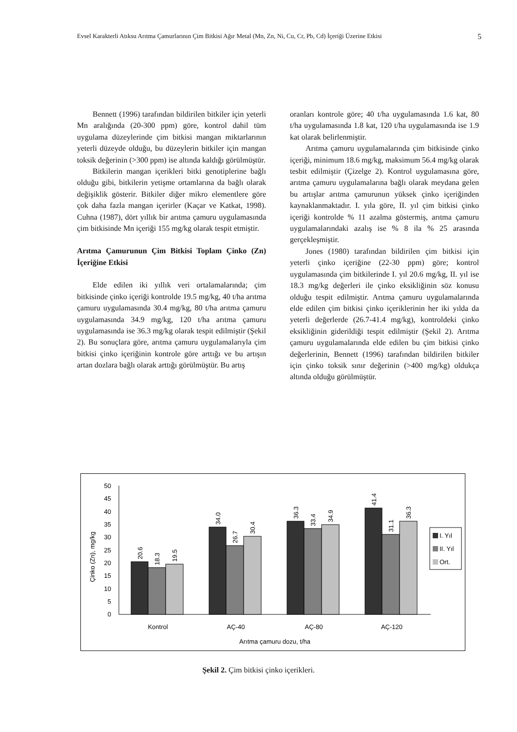Evsel Karakterli Atıksu Arıtma Çamurlarının Çim Bitkisi Ağır Metal (Mn, Zn, Ni, Cu, Cr, Pb, Cd) İçeriği Üzerine Etkisi 5
Bennett (1996) tarafından bildirilen bitkiler için yeterli Mn aralığında (20-300 ppm) göre, kontrol dahil tüm uygulama düzeylerinde çim bitkisi mangan miktarlarının yeterli düzeyde olduğu, bu düzeylerin bitkiler için mangan toksik değerinin (>300 ppm) ise altında kaldığı görülmüştür.
Bitkilerin mangan içerikleri bitki genotiplerine bağlı olduğu gibi, bitkilerin yetişme ortamlarına da bağlı olarak değişiklik gösterir. Bitkiler diğer mikro elementlere göre çok daha fazla mangan içerirler (Kaçar ve Katkat, 1998). Cuhna (1987), dört yıllık bir arıtma çamuru uygulamasında çim bitkisinde Mn içeriği 155 mg/kg olarak tespit etmiştir.
Arıtma Çamurunun Çim Bitkisi Toplam Çinko (Zn) İçeriğine Etkisi
Elde edilen iki yıllık veri ortalamalarında; çim bitkisinde çinko içeriği kontrolde 19.5 mg/kg, 40 t/ha arıtma çamuru uygulamasında 30.4 mg/kg, 80 t/ha arıtma çamuru uygulamasında 34.9 mg/kg, 120 t/ha arıtma çamuru uygulamasında ise 36.3 mg/kg olarak tespit edilmiştir (Şekil 2). Bu sonuçlara göre, arıtma çamuru uygulamalarıyla çim bitkisi çinko içeriğinin kontrole göre arttığı ve bu artışın artan dozlara bağlı olarak arttığı görülmüştür. Bu artış
oranları kontrole göre; 40 t/ha uygulamasında 1.6 kat, 80 t/ha uygulamasında 1.8 kat, 120 t/ha uygulamasında ise 1.9 kat olarak belirlenmiştir.
Arıtma çamuru uygulamalarında çim bitkisinde çinko içeriği, minimum 18.6 mg/kg, maksimum 56.4 mg/kg olarak tesbit edilmiştir (Çizelge 2). Kontrol uygulamasına göre, arıtma çamuru uygulamalarına bağlı olarak meydana gelen bu artışlar arıtma çamurunun yüksek çinko içeriğinden kaynaklanmaktadır. I. yıla göre, II. yıl çim bitkisi çinko içeriği kontrolde % 11 azalma göstermiş, arıtma çamuru uygulamalarındaki azalış ise % 8 ila % 25 arasında gerçekleşmiştir.
Jones (1980) tarafından bildirilen çim bitkisi için yeterli çinko içeriğine (22-30 ppm) göre; kontrol uygulamasında çim bitkilerinde I. yıl 20.6 mg/kg, II. yıl ise 18.3 mg/kg değerleri ile çinko eksikliğinin söz konusu olduğu tespit edilmiştir. Arıtma çamuru uygulamalarında elde edilen çim bitkisi çinko içeriklerinin her iki yılda da yeterli değerlerde (26.7-41.4 mg/kg), kontroldeki çinko eksikliğinin giderildiği tespit edilmiştir (Şekil 2). Arıtma çamuru uygulamalarında elde edilen bu çim bitkisi çinko değerlerinin, Bennett (1996) tarafından bildirilen bitkiler için çinko toksik sınır değerinin (>400 mg/kg) oldukça altında olduğu görülmüştür.
Çinko (Zn), mg/kg
0
5
10
15
20
25
30
35
40
45
50
20.6
18.3
19.5
34.0
26.7
30.4
36.3
33.4
34.9
41.4
31.1
36.3
Kontrol
AÇ-40
AÇ-80
AÇ-120
Arıtma çamuru dozu, t/ha
I. Yıl
II. Yıl
Ort.
Şekil 2. Çim bitkisi çinko içerikleri.